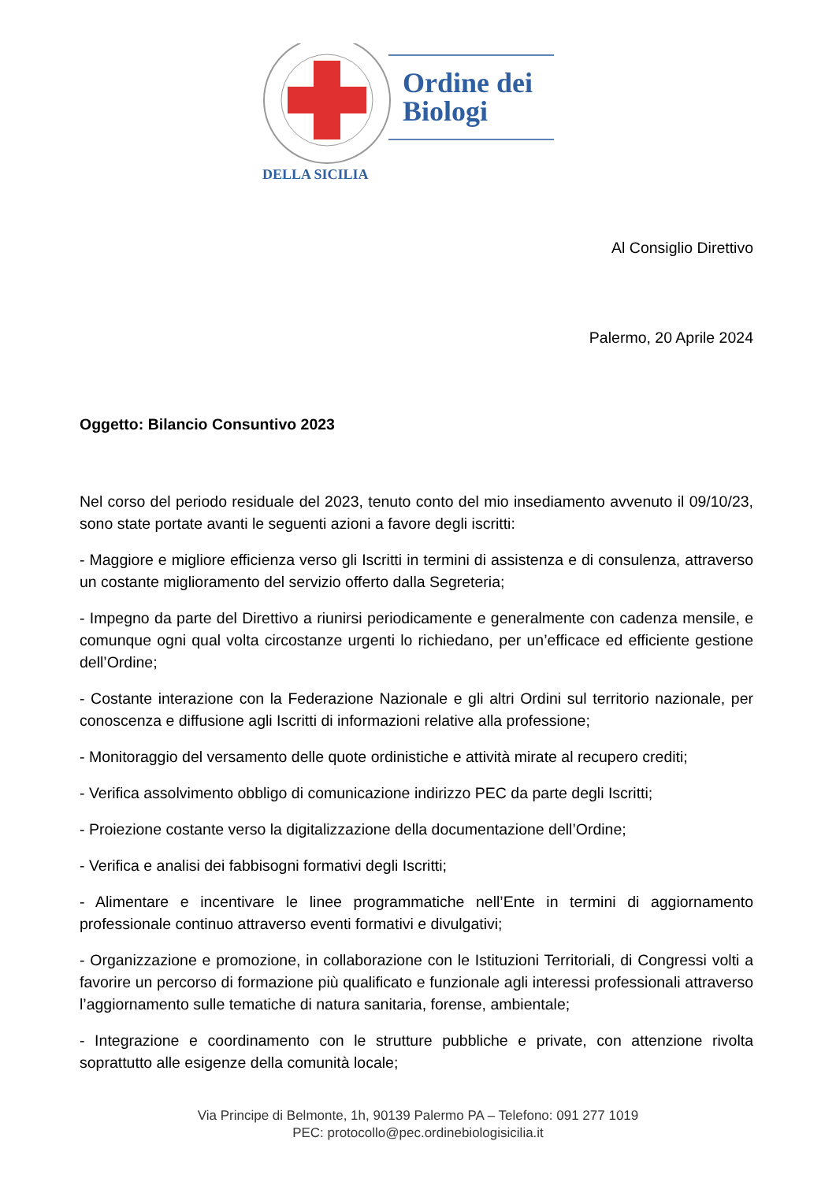Ordine dei
Biologi
DELLA SICILIA
Al Consiglio Direttivo
Palermo, 20 Aprile 2024
Oggetto: Bilancio Consuntivo 2023
Nel corso del periodo residuale del 2023, tenuto conto del mio insediamento avvenuto il 09/10/23, sono state portate avanti le seguenti azioni a favore degli iscritti:
- Maggiore e migliore efficienza verso gli Iscritti in termini di assistenza e di consulenza, attraverso un costante miglioramento del servizio offerto dalla Segreteria;
- Impegno da parte del Direttivo a riunirsi periodicamente e generalmente con cadenza mensile, e comunque ogni qual volta circostanze urgenti lo richiedano, per un’efficace ed efficiente gestione dell’Ordine;
- Costante interazione con la Federazione Nazionale e gli altri Ordini sul territorio nazionale, per conoscenza e diffusione agli Iscritti di informazioni relative alla professione;
- Monitoraggio del versamento delle quote ordinistiche e attività mirate al recupero crediti;
- Verifica assolvimento obbligo di comunicazione indirizzo PEC da parte degli Iscritti;
- Proiezione costante verso la digitalizzazione della documentazione dell’Ordine;
- Verifica e analisi dei fabbisogni formativi degli Iscritti;
- Alimentare e incentivare le linee programmatiche nell’Ente in termini di aggiornamento professionale continuo attraverso eventi formativi e divulgativi;
- Organizzazione e promozione, in collaborazione con le Istituzioni Territoriali, di Congressi volti a favorire un percorso di formazione più qualificato e funzionale agli interessi professionali attraverso l’aggiornamento sulle tematiche di natura sanitaria, forense, ambientale;
- Integrazione e coordinamento con le strutture pubbliche e private, con attenzione rivolta soprattutto alle esigenze della comunità locale;
Via Principe di Belmonte, 1h, 90139 Palermo PA – Telefono: 091 277 1019
PEC: protocollo@pec.ordinebiologisicilia.it